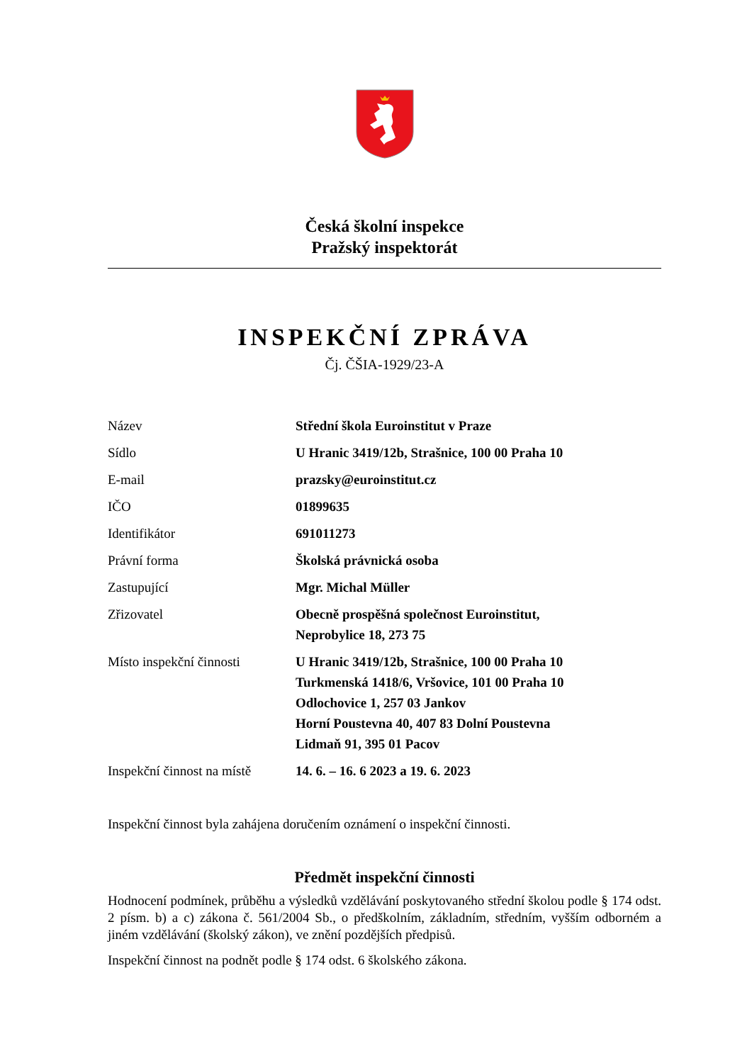Česká školní inspekce
Pražský inspektorát
INSPEKČNÍ ZPRÁVA
Čj. ČŠIA-1929/23-A
| Název | Střední škola Euroinstitut v Praze |
| Sídlo | U Hranic 3419/12b, Strašnice, 100 00 Praha 10 |
| E-mail | prazsky@euroinstitut.cz |
| IČO | 01899635 |
| Identifikátor | 691011273 |
| Právní forma | Školská právnická osoba |
| Zastupující | Mgr. Michal Müller |
| Zřizovatel | Obecně prospěšná společnost Euroinstitut, Neprobylice 18, 273 75 |
| Místo inspekční činnosti | U Hranic 3419/12b, Strašnice, 100 00 Praha 10 Turkmenská 1418/6, Vršovice, 101 00 Praha 10 Odlochovice 1, 257 03 Jankov Horní Poustevna 40, 407 83 Dolní Poustevna Lidmaň 91, 395 01 Pacov |
| Inspekční činnost na místě | 14. 6. – 16. 6 2023 a 19. 6. 2023 |
Inspekční činnost byla zahájena doručením oznámení o inspekční činnosti.
Předmět inspekční činnosti
Hodnocení podmínek, průběhu a výsledků vzdělávání poskytovaného střední školou podle § 174 odst. 2 písm. b) a c) zákona č. 561/2004 Sb., o předškolním, základním, středním, vyšším odborném a jiném vzdělávání (školský zákon), ve znění pozdějších předpisů.
Inspekční činnost na podnět podle § 174 odst. 6 školského zákona.